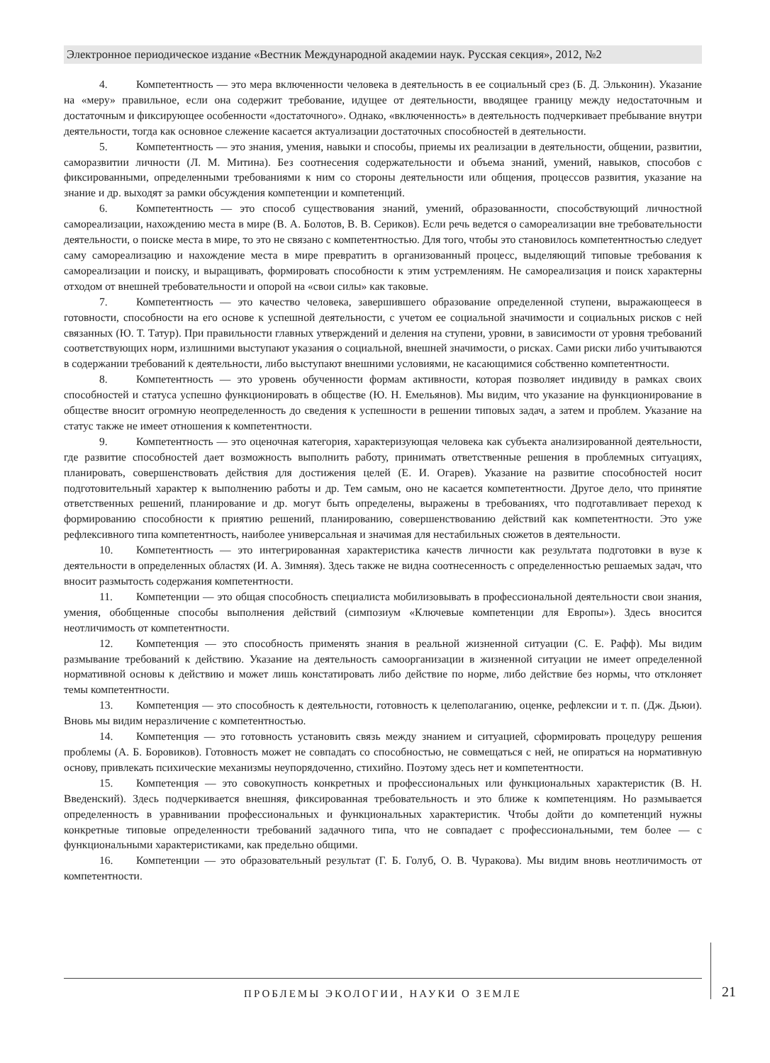Электронное периодическое издание «Вестник Международной академии наук. Русская секция», 2012, №2
4. Компетентность — это мера включенности человека в деятельность в ее социальный срез (Б. Д. Эльконин). Указание на «меру» правильное, если она содержит требование, идущее от деятельности, вводящее границу между недостаточным и достаточным и фиксирующее особенности «достаточного». Однако, «включенность» в деятельность подчеркивает пребывание внутри деятельности, тогда как основное слежение касается актуализации достаточных способностей в деятельности.
5. Компетентность — это знания, умения, навыки и способы, приемы их реализации в деятельности, общении, развитии, саморазвитии личности (Л. М. Митина). Без соотнесения содержательности и объема знаний, умений, навыков, способов с фиксированными, определенными требованиями к ним со стороны деятельности или общения, процессов развития, указание на знание и др. выходят за рамки обсуждения компетенции и компетенций.
6. Компетентность — это способ существования знаний, умений, образованности, способствующий личностной самореализации, нахождению места в мире (В. А. Болотов, В. В. Сериков). Если речь ведется о самореализации вне требовательности деятельности, о поиске места в мире, то это не связано с компетентностью. Для того, чтобы это становилось компетентностью следует саму самореализацию и нахождение места в мире превратить в организованный процесс, выделяющий типовые требования к самореализации и поиску, и выращивать, формировать способности к этим устремлениям. Не самореализация и поиск характерны отходом от внешней требовательности и опорой на «свои силы» как таковые.
7. Компетентность — это качество человека, завершившего образование определенной ступени, выражающееся в готовности, способности на его основе к успешной деятельности, с учетом ее социальной значимости и социальных рисков с ней связанных (Ю. Т. Татур). При правильности главных утверждений и деления на ступени, уровни, в зависимости от уровня требований соответствующих норм, излишними выступают указания о социальной, внешней значимости, о рисках. Сами риски либо учитываются в содержании требований к деятельности, либо выступают внешними условиями, не касающимися собственно компетентности.
8. Компетентность — это уровень обученности формам активности, которая позволяет индивиду в рамках своих способностей и статуса успешно функционировать в обществе (Ю. Н. Емельянов). Мы видим, что указание на функционирование в обществе вносит огромную неопределенность до сведения к успешности в решении типовых задач, а затем и проблем. Указание на статус также не имеет отношения к компетентности.
9. Компетентность — это оценочная категория, характеризующая человека как субъекта анализированной деятельности, где развитие способностей дает возможность выполнить работу, принимать ответственные решения в проблемных ситуациях, планировать, совершенствовать действия для достижения целей (Е. И. Огарев). Указание на развитие способностей носит подготовительный характер к выполнению работы и др. Тем самым, оно не касается компетентности. Другое дело, что принятие ответственных решений, планирование и др. могут быть определены, выражены в требованиях, что подготавливает переход к формированию способности к приятию решений, планированию, совершенствованию действий как компетентности. Это уже рефлексивного типа компетентность, наиболее универсальная и значимая для нестабильных сюжетов в деятельности.
10. Компетентность — это интегрированная характеристика качеств личности как результата подготовки в вузе к деятельности в определенных областях (И. А. Зимняя). Здесь также не видна соотнесенность с определенностью решаемых задач, что вносит размытость содержания компетентности.
11. Компетенции — это общая способность специалиста мобилизовывать в профессиональной деятельности свои знания, умения, обобщенные способы выполнения действий (симпозиум «Ключевые компетенции для Европы»). Здесь вносится неотличимость от компетентности.
12. Компетенция — это способность применять знания в реальной жизненной ситуации (С. Е. Рафф). Мы видим размывание требований к действию. Указание на деятельность самоорганизации в жизненной ситуации не имеет определенной нормативной основы к действию и может лишь констатировать либо действие по норме, либо действие без нормы, что отклоняет темы компетентности.
13. Компетенция — это способность к деятельности, готовность к целеполаганию, оценке, рефлексии и т. п. (Дж. Дьюи). Вновь мы видим неразличение с компетентностью.
14. Компетенция — это готовность установить связь между знанием и ситуацией, сформировать процедуру решения проблемы (А. Б. Боровиков). Готовность может не совпадать со способностью, не совмещаться с ней, не опираться на нормативную основу, привлекать психические механизмы неупорядоченно, стихийно. Поэтому здесь нет и компетентности.
15. Компетенция — это совокупность конкретных и профессиональных или функциональных характеристик (В. Н. Введенский). Здесь подчеркивается внешняя, фиксированная требовательность и это ближе к компетенциям. Но размывается определенность в уравнивании профессиональных и функциональных характеристик. Чтобы дойти до компетенций нужны конкретные типовые определенности требований задачного типа, что не совпадает с профессиональными, тем более — с функциональными характеристиками, как предельно общими.
16. Компетенции — это образовательный результат (Г. Б. Голуб, О. В. Чуракова). Мы видим вновь неотличимость от компетентности.
ПРОБЛЕМЫ ЭКОЛОГИИ, НАУКИ О ЗЕМЛЕ 21